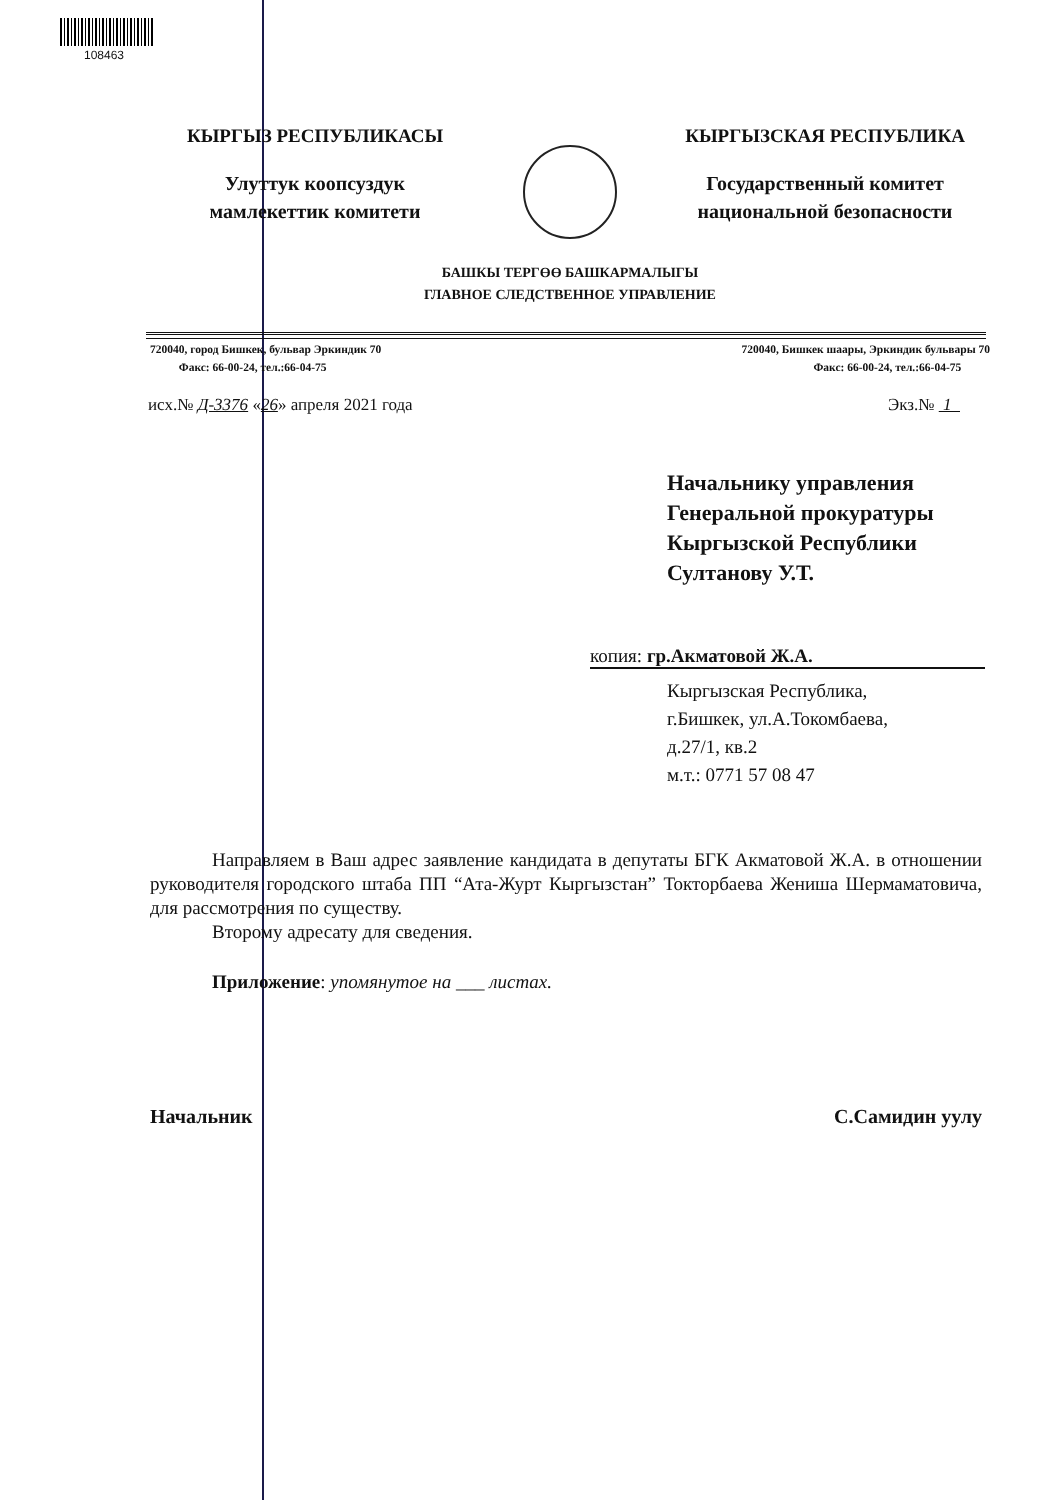108463
КЫРГЫЗ РЕСПУБЛИКАСЫ
Улуттук коопсуздук
мамлекеттик комитети
КЫРГЫЗСКАЯ РЕСПУБЛИКА
Государственный комитет
национальной безопасности
БАШКЫ ТЕРГӨӨ БАШКАРМАЛЫГЫ
ГЛАВНОЕ СЛЕДСТВЕННОЕ УПРАВЛЕНИЕ
720040, город Бишкек, бульвар Эркиндик 70
Факс: 66-00-24, тел.:66-04-75
720040, Бишкек шаары, Эркиндик бульвары 70
Факс: 66-00-24, тел.:66-04-75
исх.№ Д-3376 «26» апреля 2021 года
Экз.№ 1
Начальнику управления
Генеральной прокуратуры
Кыргызской Республики
Султанову У.Т.
копия: гр.Акматовой Ж.А.
Кыргызская Республика,
г.Бишкек, ул.А.Токомбаева,
д.27/1, кв.2
м.т.: 0771 57 08 47
Направляем в Ваш адрес заявление кандидата в депутаты БГК Акматовой Ж.А. в отношении руководителя городского штаба ПП “Ата-Журт Кыргызстан” Токторбаева Жениша Шермаматовича, для рассмотрения по существу.
Второму адресату для сведения.
Приложение: упомянутое на ___ листах.
Начальник С.Самидин уулу